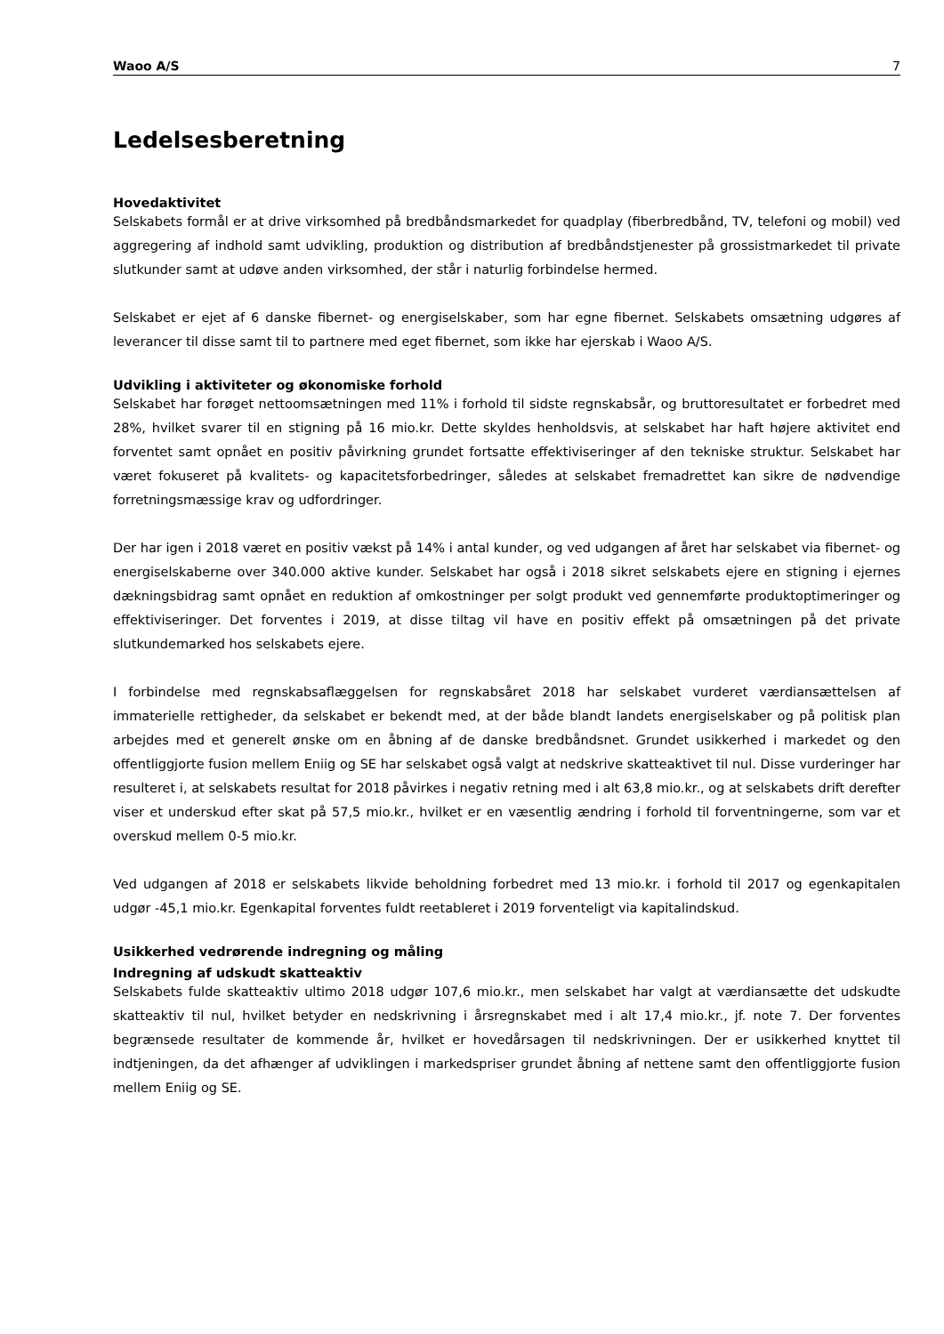Waoo A/S 7
Ledelsesberetning
Hovedaktivitet
Selskabets formål er at drive virksomhed på bredbåndsmarkedet for quadplay (fiberbredbånd, TV, telefoni og mobil) ved aggregering af indhold samt udvikling, produktion og distribution af bredbåndstjenester på grossistmarkedet til private slutkunder samt at udøve anden virksomhed, der står i naturlig forbindelse her­med.
Selskabet er ejet af 6 danske fibernet- og energiselskaber, som har egne fibernet. Selskabets omsætning udgøres af leverancer til disse samt til to partnere med eget fibernet, som ikke har ejerskab i Waoo A/S.
Udvikling i aktiviteter og økonomiske forhold
Selskabet har forøget nettoomsætningen med 11% i forhold til sidste regnskabsår, og bruttoresultatet er forbedret med 28%, hvilket svarer til en stigning på 16 mio.kr. Dette skyldes henholdsvis, at selskabet har haft højere aktivitet end forventet samt opnået en positiv påvirkning grundet fortsatte effektiviseringer af den tekniske struktur. Selskabet har været fokuseret på kvalitets- og kapacitetsforbedringer, således at sel­skabet fremadrettet kan sikre de nødvendige forretningsmæssige krav og udfordringer.
Der har igen i 2018 været en positiv vækst på 14% i antal kunder, og ved udgangen af året har selskabet via fibernet- og energiselskaberne over 340.000 aktive kunder. Selskabet har også i 2018 sikret selskabets ejere en stigning i ejernes dækningsbidrag samt opnået en reduktion af omkostninger per solgt produkt ved gennemførte produktoptimeringer og effektiviseringer. Det forventes i 2019, at disse tiltag vil have en positiv effekt på omsætningen på det private slutkundemarked hos selskabets ejere.
I forbindelse med regnskabsaflæggelsen for regnskabsåret 2018 har selskabet vurderet værdiansættelsen af immaterielle rettigheder, da selskabet er bekendt med, at der både blandt landets energiselskaber og på politisk plan arbejdes med et generelt ønske om en åbning af de danske bredbåndsnet. Grundet usikkerhed i markedet og den offentliggjorte fusion mellem Eniig og SE har selskabet også valgt at nedskrive skatteak­tivet til nul. Disse vurderinger har resulteret i, at selskabets resultat for 2018 påvirkes i negativ retning med i alt 63,8 mio.kr., og at selskabets drift derefter viser et underskud efter skat på 57,5 mio.kr., hvilket er en væsentlig ændring i forhold til forventningerne, som var et overskud mellem 0-5 mio.kr.
Ved udgangen af 2018 er selskabets likvide beholdning forbedret med 13 mio.kr. i forhold til 2017 og egen­kapitalen udgør -45,1 mio.kr. Egenkapital forventes fuldt reetableret i 2019 forventeligt via kapitalindskud.
Usikkerhed vedrørende indregning og måling
Indregning af udskudt skatteaktiv
Selskabets fulde skatteaktiv ultimo 2018 udgør 107,6 mio.kr., men selskabet har valgt at værdiansætte det udskudte skatteaktiv til nul, hvilket betyder en nedskrivning i årsregnskabet med i alt 17,4 mio.kr., jf. note 7. Der forventes begrænsede resultater de kommende år, hvilket er hovedårsagen til nedskrivningen. Der er usikkerhed knyttet til indtjeningen, da det afhænger af udviklingen i markedspriser grundet åbning af nettene samt den offentliggjorte fusion mellem Eniig og SE.